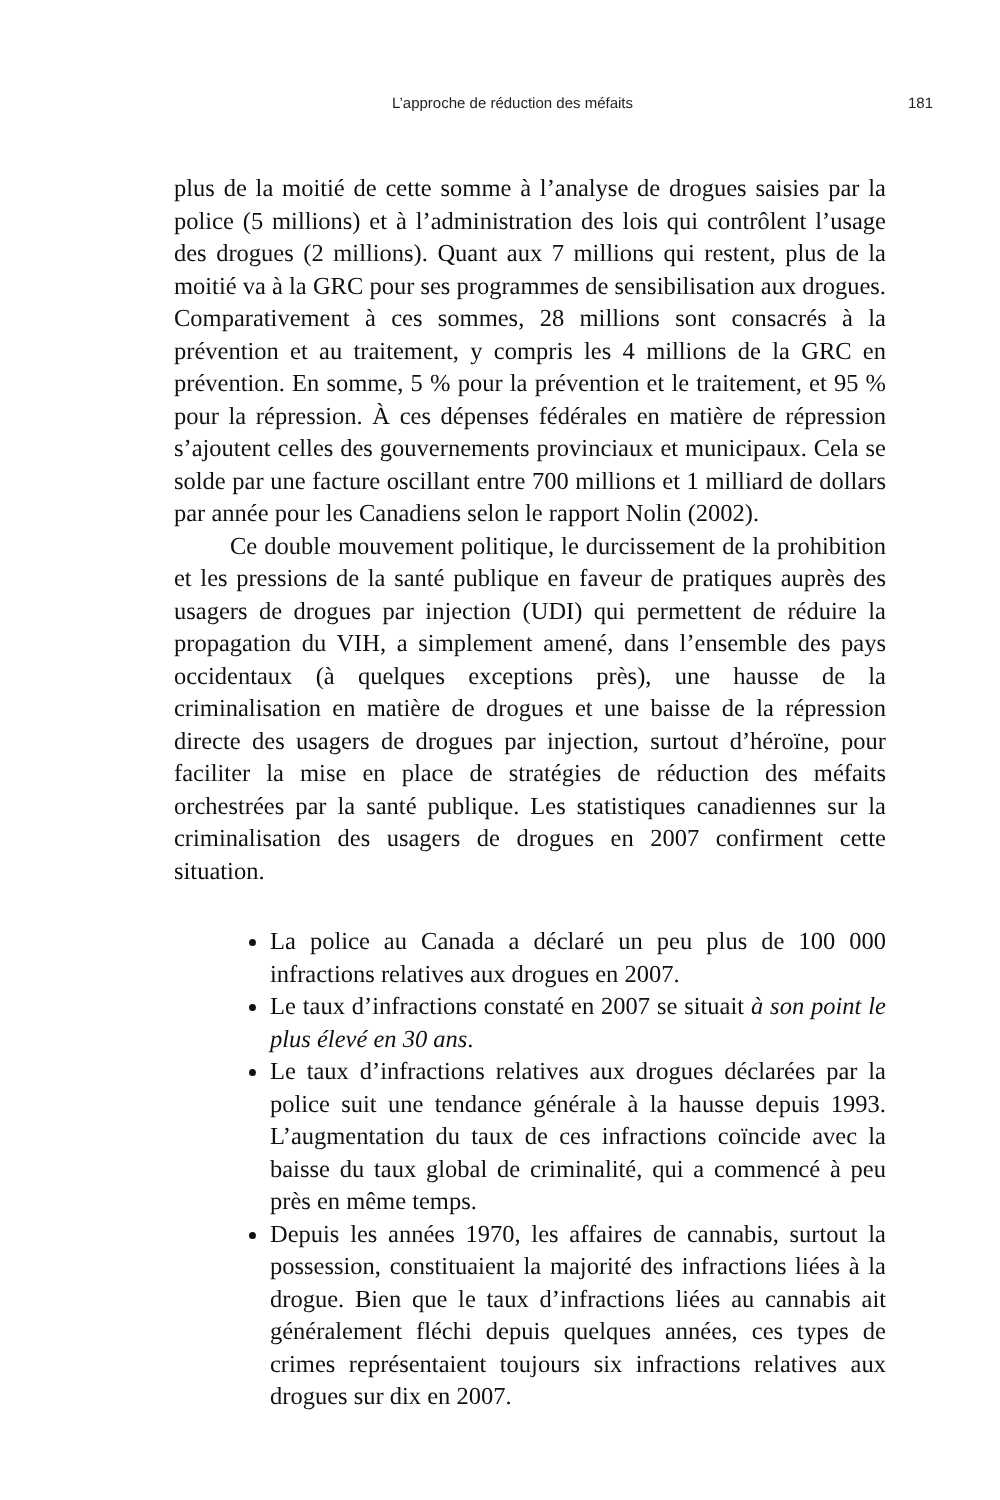L’approche de réduction des méfaits 181
plus de la moitié de cette somme à l’analyse de drogues saisies par la police (5 millions) et à l’administration des lois qui contrôlent l’usage des drogues (2 millions). Quant aux 7 millions qui restent, plus de la moitié va à la GRC pour ses programmes de sensibilisation aux drogues. Comparativement à ces sommes, 28 millions sont consacrés à la prévention et au traitement, y compris les 4 millions de la GRC en prévention. En somme, 5 % pour la prévention et le traitement, et 95 % pour la répression. À ces dépenses fédérales en matière de répression s’ajoutent celles des gouvernements provinciaux et municipaux. Cela se solde par une facture oscillant entre 700 millions et 1 milliard de dollars par année pour les Canadiens selon le rapport Nolin (2002).
Ce double mouvement politique, le durcissement de la prohibition et les pressions de la santé publique en faveur de pratiques auprès des usagers de drogues par injection (UDI) qui permettent de réduire la propagation du VIH, a simplement amené, dans l’ensemble des pays occidentaux (à quelques exceptions près), une hausse de la criminalisation en matière de drogues et une baisse de la répression directe des usagers de drogues par injection, surtout d’héroïne, pour faciliter la mise en place de stratégies de réduction des méfaits orchestrées par la santé publique. Les statistiques canadiennes sur la criminalisation des usagers de drogues en 2007 confirment cette situation.
La police au Canada a déclaré un peu plus de 100 000 infractions relatives aux drogues en 2007.
Le taux d’infractions constaté en 2007 se situait à son point le plus élevé en 30 ans.
Le taux d’infractions relatives aux drogues déclarées par la police suit une tendance générale à la hausse depuis 1993. L’augmentation du taux de ces infractions coïncide avec la baisse du taux global de criminalité, qui a commencé à peu près en même temps.
Depuis les années 1970, les affaires de cannabis, surtout la possession, constituaient la majorité des infractions liées à la drogue. Bien que le taux d’infractions liées au cannabis ait généralement fléchi depuis quelques années, ces types de crimes représentaient toujours six infractions relatives aux drogues sur dix en 2007.